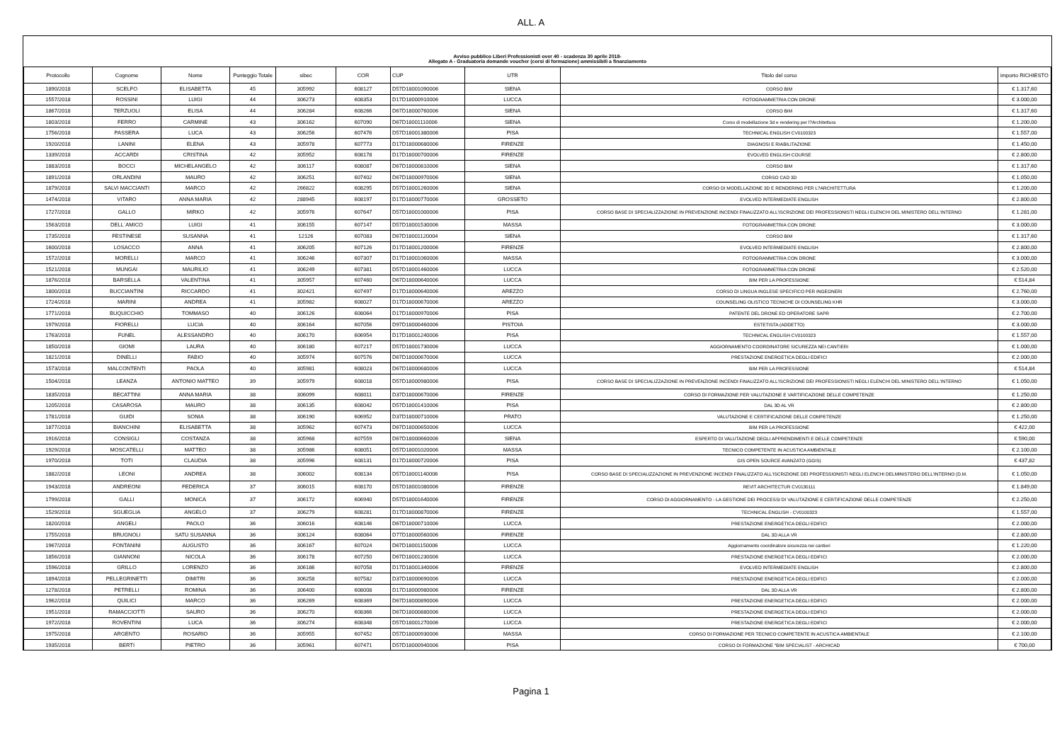ALL. A
Avviso pubblico Liberi Professionisti over 40 - scadenza 30 aprile 2018-
Allegato A - Graduatoria domande voucher (corsi di formazione) ammissibili a finanziamento
| Protocollo | Cognome | Nome | Punteggio Totale | sibec | COR | CUP | UTR | Titolo del corso | importo RICHIESTO |
| --- | --- | --- | --- | --- | --- | --- | --- | --- | --- |
| 1890/2018 | SCELFO | ELISABETTA | 45 | 305992 | 608127 | D57D18001090006 | SIENA | CORSO BIM | € 1.317,60 |
| 1557/2018 | ROSSINI | LUIGI | 44 | 306273 | 608353 | D17D18000910006 | LUCCA | FOTOGRAMMETRIA CON DRONE | € 3.000,00 |
| 1867/2018 | TERZUOLI | ELISA | 44 | 306284 | 608266 | D67D18000760006 | SIENA | CORSO BIM | € 1.317,60 |
| 1803/2018 | FERRO | CARMINE | 43 | 306162 | 607090 | D67D18001110006 | SIENA | Corso di modellazione 3d e rendering per l?Architettura | € 1.200,00 |
| 1756/2018 | PASSERA | LUCA | 43 | 306256 | 607476 | D57D18001380006 | PISA | TECHNICAL ENGLISH CV0100323 | € 1.557,00 |
| 1920/2018 | LANINI | ELENA | 43 | 305978 | 607773 | D17D18000680006 | FIRENZE | DIAGNOSI E RIABILITAZIONE | € 1.450,00 |
| 1339/2018 | ACCARDI | CRISTINA | 42 | 305952 | 608178 | D17D18000700006 | FIRENZE | EVOLVED ENGLISH COURSE | € 2.800,00 |
| 1883/2018 | BOCCI | MICHELANGELO | 42 | 306117 | 608087 | D67D18000810006 | SIENA | CORSO BIM | € 1.317,60 |
| 1891/2018 | ORLANDINI | MAURO | 42 | 306251 | 607402 | D67D18000970006 | SIENA | CORSO CAD 3D | € 1.050,00 |
| 1879/2018 | SALVI MACCIANTI | MARCO | 42 | 266822 | 608295 | D57D18001260006 | SIENA | CORSO DI MODELLAZIONE 3D E RENDERING PER L?ARCHITETTURA | € 1.200,00 |
| 1474/2018 | VITARO | ANNA MARIA | 42 | 288945 | 608197 | D17D18000770006 | GROSSETO | EVOLVED INTERMEDIATE ENGLISH | € 2.800,00 |
| 1727/2018 | GALLO | MIRKO | 42 | 305976 | 607647 | D57D18001000006 | PISA | CORSO BASE DI SPECIALIZZAZIONE IN PREVENZIONE INCENDI FINALIZZATO ALL'ISCRIZIONE DEI PROFESSIONISTI NEGLI ELENCHI DEL MINISTERO DELL'INTERNO | € 1.281,00 |
| 1563/2018 | DELL`AMICO | LUIGI | 41 | 306155 | 607147 | D57D18001530006 | MASSA | FOTOGRAMMETRIA CON DRONE | € 3.000,00 |
| 1735/2018 | FESTINESE | SUSANNA | 41 | 12126 | 607083 | D67D18001120004 | SIENA | CORSO BIM | € 1.317,60 |
| 1600/2018 | LOSACCO | ANNA | 41 | 306205 | 607126 | D17D18001200006 | FIRENZE | EVOLVED INTERMEDIATE ENGLISH | € 2.800,00 |
| 1572/2018 | MORELLI | MARCO | 41 | 306246 | 607307 | D17D18001060006 | MASSA | FOTOGRAMMETRIA CON DRONE | € 3.000,00 |
| 1521/2018 | MUNGAI | MAURILIO | 41 | 306249 | 607381 | D57D18001460006 | LUCCA | FOTOGRAMMETRIA CON DRONE | € 2.520,00 |
| 1876/2018 | BARSELLA | VALENTINA | 41 | 305957 | 607460 | D67D18000640006 | LUCCA | BIM PER LA PROFESSIONE | € 514,84 |
| 1800/2018 | BUCCIANTINI | RICCARDO | 41 | 302421 | 607497 | D17D18000640006 | AREZZO | CORSO DI LINGUA INGLESE SPECIFICO PER INGEGNERI | € 2.760,00 |
| 1724/2018 | MARINI | ANDREA | 41 | 305982 | 608027 | D17D18000670006 | AREZZO | COUNSELING OLISTICO TECNICHE DI COUNSELING KHR | € 3.000,00 |
| 1771/2018 | BUQUICCHIO | TOMMASO | 40 | 306126 | 608064 | D17D18000970006 | PISA | PATENTE DEL DRONE ED OPERATORE SAPR | € 2.700,00 |
| 1979/2018 | FIORELLI | LUCIA | 40 | 306164 | 607056 | D97D18000460006 | PISTOIA | ESTETISTA (ADDETTO) | € 3.000,00 |
| 1763/2018 | FUNEL | ALESSANDRO | 40 | 306170 | 606954 | D17D18001240006 | PISA | TECHNICAL ENGLISH CV0100323 | € 1.557,00 |
| 1850/2018 | GIOMI | LAURA | 40 | 306180 | 607217 | D57D18001730006 | LUCCA | AGGIORNAMENTO COORDINATORE SICUREZZA NEI CANTIERI | € 1.000,00 |
| 1821/2018 | DINELLI | FABIO | 40 | 305974 | 607576 | D67D18000670006 | LUCCA | PRESTAZIONE ENERGETICA DEGLI EDIFICI | € 2.000,00 |
| 1573/2018 | MALCONTENTI | PAOLA | 40 | 305981 | 608023 | D67D18000680006 | LUCCA | BIM PER LA PROFESSIONE | € 514,84 |
| 1504/2018 | LEANZA | ANTONIO MATTEO | 39 | 305979 | 608018 | D57D18000980006 | PISA | CORSO BASE DI SPECIALIZZAZIONE IN PREVENZIONE INCENDI FINALIZZATO ALL'ISCRIZIONE DEI PROFESSIONISTI NEGLI ELENCHI DEL MINISTERO DELL'INTERNO | € 1.050,00 |
| 1835/2018 | BECATTINI | ANNA MARIA | 38 | 306099 | 608011 | D37D18000670006 | FIRENZE | CORSO DI FORMAZIONE PER VALUTAZIONE E VARTIFICAZIONE DELLE COMPETENZE | € 1.250,00 |
| 1205/2018 | CASAROSA | MAURO | 38 | 306135 | 608042 | D57D18001410006 | PISA | DAL 3D AL VR | € 2.800,00 |
| 1781/2018 | GUIDI | SONIA | 38 | 306190 | 606952 | D37D18000710006 | PRATO | VALUTAZIONE E CERTIFICAZIONE DELLE COMPETENZE | € 1.250,00 |
| 1877/2018 | BIANCHINI | ELISABETTA | 38 | 305962 | 607473 | D67D18000650006 | LUCCA | BIM PER LA PROFESSIONE | € 422,00 |
| 1916/2018 | CONSIGLI | COSTANZA | 38 | 305968 | 607559 | D67D18000660006 | SIENA | ESPERTO DI VALUTAZIONE DEGLI APPRENDIMENTI E DELLE COMPETENZE | € 590,00 |
| 1929/2018 | MOSCATELLI | MATTEO | 38 | 305986 | 608051 | D57D18001020006 | MASSA | TECNICO COMPETENTE IN ACUSTICA AMBIENTALE | € 2.100,00 |
| 1970/2018 | TOTI | CLAUDIA | 38 | 305996 | 608131 | D17D18000720006 | PISA | GIS OPEN SOURCE AVANZATO (GGIS) | € 437,82 |
| 1882/2018 | LEONI | ANDREA | 38 | 306002 | 608134 | D57D18001140006 | PISA | CORSO BASE DI SPECIALIZZAZIONE IN PREVENZIONE INCENDI FINALIZZATO ALL'ISCRIZIONE DEI PROFESSIONISTI NEGLI ELENCHI DELMINISTERO DELL'INTERNO (D.M. | € 1.050,00 |
| 1943/2018 | ANDREONI | FEDERICA | 37 | 306015 | 608170 | D57D18001080006 | FIRENZE | REVIT ARCHITECTUR CV0130111 | € 1.849,00 |
| 1799/2018 | GALLI | MONICA | 37 | 306172 | 606940 | D57D18001640006 | FIRENZE | CORSO DI AGGIORNAMENTO - LA GESTIONE DEI PROCESSI DI VALUTAZIONE E CERTIFICAZIONE DELLE COMPETENZE | € 2.250,00 |
| 1529/2018 | SGUEGLIA | ANGELO | 37 | 306279 | 608281 | D17D18000870006 | FIRENZE | TECHNICAL ENGLISH - CV0100323 | € 1.557,00 |
| 1820/2018 | ANGELI | PAOLO | 36 | 306016 | 608146 | D67D18000710006 | LUCCA | PRESTAZIONE ENERGETICA DEGLI EDIFICI | € 2.000,00 |
| 1755/2018 | BRUGNOLI | SATU SUSANNA | 36 | 306124 | 608064 | D77D18000560006 | FIRENZE | DAL 3D ALLA VR | € 2.800,00 |
| 1967/2018 | FONTANINI | AUGUSTO | 36 | 306167 | 607024 | D67D18001150006 | LUCCA | Aggiornamento coordinatore sicurezza nei cantieri | € 1.220,00 |
| 1856/2018 | GIANNONI | NICOLA | 36 | 306178 | 607250 | D67D18001230006 | LUCCA | PRESTAZIONE ENERGETICA DEGLI EDIFICI | € 2.000,00 |
| 1596/2018 | GRILLO | LORENZO | 36 | 306186 | 607058 | D17D18001340006 | FIRENZE | EVOLVED INTERMEDIATE ENGLISH | € 2.800,00 |
| 1894/2018 | PELLEGRINETTI | DIMITRI | 36 | 306258 | 607582 | D37D18000690006 | LUCCA | PRESTAZIONE ENERGETICA DEGLI EDIFICI | € 2.000,00 |
| 1278/2018 | PETRELLI | ROMINA | 36 | 306400 | 608008 | D17D18000980006 | FIRENZE | DAL 3D ALLA VR | € 2.800,00 |
| 1962/2018 | QUILICI | MARCO | 36 | 306269 | 608369 | D67D18000890006 | LUCCA | PRESTAZIONE ENERGETICA DEGLI EDIFICI | € 2.000,00 |
| 1951/2018 | RAMACCIOTTI | SAURO | 36 | 306270 | 608366 | D67D18000880006 | LUCCA | PRESTAZIONE ENERGETICA DEGLI EDIFICI | € 2.000,00 |
| 1972/2018 | ROVENTINI | LUCA | 36 | 306274 | 608348 | D57D18001270006 | LUCCA | PRESTAZIONE ENERGETICA DEGLI EDIFICI | € 2.000,00 |
| 1975/2018 | ARGENTO | ROSARIO | 36 | 305955 | 607452 | D57D18000930006 | MASSA | CORSO DI FORMAZIONE PER TECNICO COMPETENTE IN ACUSTICA AMBIENTALE | € 2.100,00 |
| 1935/2018 | BERTI | PIETRO | 36 | 305961 | 607471 | D57D18000940006 | PISA | CORSO DI FORMAZIONE "BIM SPECIALIST - ARCHICAD | € 700,00 |
Pagina 1